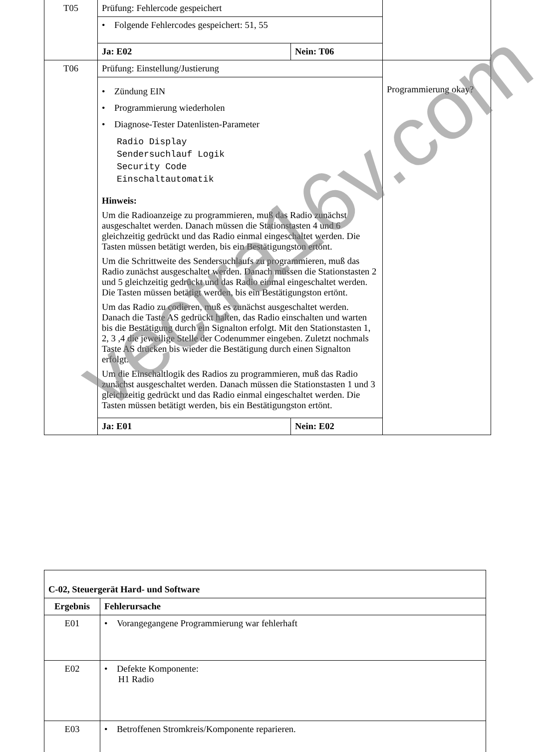| T05 | Prüfung: Fehlercode gespeichert | | |
| | • Folgende Fehlercodes gespeichert: 51, 55 | | |
| | Ja: E02 | Nein: T06 | |
| T06 | Prüfung: Einstellung/Justierung | | Programmierung okay? |
| | • Zündung EIN • Programmierung wiederholen • Diagnose-Tester Datenlisten-Parameter Radio Display Sendersuchlauf Logik Security Code Einschaltautomatik Hinweis: Um die Radioanzeige zu programmieren, muß das Radio zunächst ausgeschaltet werden. Danach müssen die Stationstasten 4 und 6 gleichzeitig gedrückt und das Radio einmal eingeschaltet werden. Die Tasten müssen betätigt werden, bis ein Bestätigungston ertönt. Um die Schrittweite des Sendersuchlaufs zu programmieren, muß das Radio zunächst ausgeschaltet werden. Danach müssen die Stationstasten 2 und 5 gleichzeitig gedrückt und das Radio einmal eingeschaltet werden. Die Tasten müssen betätigt werden, bis ein Bestätigungston ertönt. Um das Radio zu codieren, muß es zunächst ausgeschaltet werden. Danach die Taste AS gedrückt halten, das Radio einschalten und warten bis die Bestätigung durch ein Signalton erfolgt. Mit den Stationstasten 1, 2, 3 ,4 die jeweilige Stelle der Codenummer eingeben. Zuletzt nochmals Taste AS drücken bis wieder die Bestätigung durch einen Signalton erfolgt. Um die Einschaltlogik des Radios zu programmieren, muß das Radio zunächst ausgeschaltet werden. Danach müssen die Stationstasten 1 und 3 gleichzeitig gedrückt und das Radio einmal eingeschaltet werden. Die Tasten müssen betätigt werden, bis ein Bestätigungston ertönt. | | |
| | Ja: E01 | Nein: E02 | |
| C-02, Steuergerät Hard- und Software | |
| --- | --- |
| Ergebnis | Fehlerursache |
| E01 | • Vorangegangene Programmierung war fehlerhaft |
| E02 | • Defekte Komponente: H1 Radio |
| E03 | • Betroffenen Stromkreis/Komponente reparieren. |
vectra16v.com